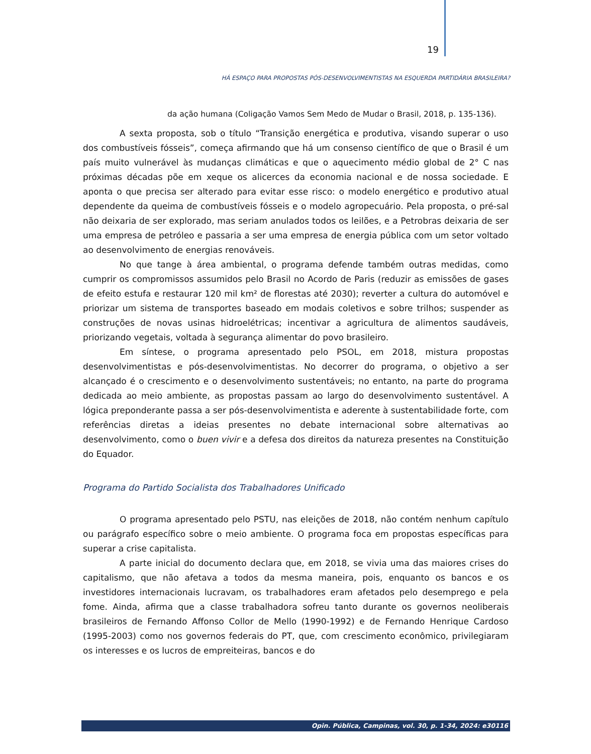19
HÁ ESPAÇO PARA PROPOSTAS PÓS-DESENVOLVIMENTISTAS NA ESQUERDA PARTIDÁRIA BRASILEIRA?
da ação humana (Coligação Vamos Sem Medo de Mudar o Brasil, 2018, p. 135-136).
A sexta proposta, sob o título “Transição energética e produtiva, visando superar o uso dos combustíveis fósseis”, começa afirmando que há um consenso científico de que o Brasil é um país muito vulnerável às mudanças climáticas e que o aquecimento médio global de 2° C nas próximas décadas põe em xeque os alicerces da economia nacional e de nossa sociedade. E aponta o que precisa ser alterado para evitar esse risco: o modelo energético e produtivo atual dependente da queima de combustíveis fósseis e o modelo agropecuário. Pela proposta, o pré-sal não deixaria de ser explorado, mas seriam anulados todos os leilões, e a Petrobras deixaria de ser uma empresa de petróleo e passaria a ser uma empresa de energia pública com um setor voltado ao desenvolvimento de energias renováveis.
No que tange à área ambiental, o programa defende também outras medidas, como cumprir os compromissos assumidos pelo Brasil no Acordo de Paris (reduzir as emissões de gases de efeito estufa e restaurar 120 mil km² de florestas até 2030); reverter a cultura do automóvel e priorizar um sistema de transportes baseado em modais coletivos e sobre trilhos; suspender as construções de novas usinas hidroelétricas; incentivar a agricultura de alimentos saudáveis, priorizando vegetais, voltada à segurança alimentar do povo brasileiro.
Em síntese, o programa apresentado pelo PSOL, em 2018, mistura propostas desenvolvimentistas e pós-desenvolvimentistas. No decorrer do programa, o objetivo a ser alcançado é o crescimento e o desenvolvimento sustentáveis; no entanto, na parte do programa dedicada ao meio ambiente, as propostas passam ao largo do desenvolvimento sustentável. A lógica preponderante passa a ser pós-desenvolvimentista e aderente à sustentabilidade forte, com referências diretas a ideias presentes no debate internacional sobre alternativas ao desenvolvimento, como o buen vivir e a defesa dos direitos da natureza presentes na Constituição do Equador.
Programa do Partido Socialista dos Trabalhadores Unificado
O programa apresentado pelo PSTU, nas eleições de 2018, não contém nenhum capítulo ou parágrafo específico sobre o meio ambiente. O programa foca em propostas específicas para superar a crise capitalista.
A parte inicial do documento declara que, em 2018, se vivia uma das maiores crises do capitalismo, que não afetava a todos da mesma maneira, pois, enquanto os bancos e os investidores internacionais lucravam, os trabalhadores eram afetados pelo desemprego e pela fome. Ainda, afirma que a classe trabalhadora sofreu tanto durante os governos neoliberais brasileiros de Fernando Affonso Collor de Mello (1990-1992) e de Fernando Henrique Cardoso (1995-2003) como nos governos federais do PT, que, com crescimento econômico, privilegiaram os interesses e os lucros de empreiteiras, bancos e do
Opin. Pública, Campinas, vol. 30, p. 1-34, 2024: e30116